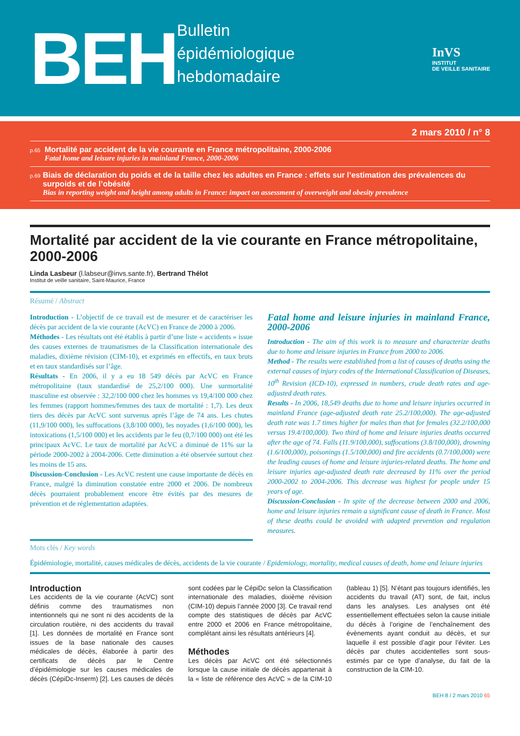BEH
Bulletin
épidémiologique
hebdomadaire
InVS
INSTITUT
DE VEILLE SANITAIRE
2 mars 2010 / n° 8
p.65
Mortalité par accident de la vie courante en France métropolitaine, 2000-2006
Fatal home and leisure injuries in mainland France, 2000-2006
p.69
Biais de déclaration du poids et de la taille chez les adultes en France : effets sur l’estimation des prévalences du surpoids et de l’obésité
Bias in reporting weight and height among adults in France: impact on assessment of overweight and obesity prevalence
Mortalité par accident de la vie courante en France métropolitaine, 2000-2006
Linda Lasbeur (l.labseur@invs.sante.fr), Bertrand Thélot
Institut de veille sanitaire, Saint-Maurice, France
Résumé / Abstract
Introduction - L’objectif de ce travail est de mesurer et de caractériser les décès par accident de la vie courante (AcVC) en France de 2000 à 2006.
Méthodes - Les résultats ont été établis à partir d’une liste « accidents » issue des causes externes de traumatismes de la Classification internationale des maladies, dixième révision (CIM-10), et exprimés en effectifs, en taux bruts et en taux standardisés sur l’âge.
Résultats - En 2006, il y a eu 18 549 décès par AcVC en France métropolitaine (taux standardisé de 25,2/100 000). Une surmortalité masculine est observée : 32,2/100 000 chez les hommes vs 19,4/100 000 chez les femmes (rapport hommes/femmes des taux de mortalité : 1,7). Les deux tiers des décès par AcVC sont survenus après l’âge de 74 ans. Les chutes (11,9/100 000), les suffocations (3,8/100 000), les noyades (1,6/100 000), les intoxications (1,5/100 000) et les accidents par le feu (0,7/100 000) ont été les principaux AcVC. Le taux de mortalité par AcVC a diminué de 11% sur la période 2000-2002 à 2004-2006. Cette diminution a été observée surtout chez les moins de 15 ans.
Discussion-Conclusion - Les AcVC restent une cause importante de décès en France, malgré la diminution constatée entre 2000 et 2006. De nombreux décès pourraient probablement encore être évités par des mesures de prévention et de réglementation adaptées.
Fatal home and leisure injuries in mainland France, 2000-2006
Introduction - The aim of this work is to measure and characterize deaths due to home and leisure injuries in France from 2000 to 2006.
Method - The results were established from a list of causes of deaths using the external causes of injury codes of the International Classification of Diseases, 10<sup>th</sup> Revision (ICD-10), expressed in numbers, crude death rates and age-adjusted death rates.
Results - In 2006, 18,549 deaths due to home and leisure injuries occurred in mainland France (age-adjusted death rate 25.2/100,000). The age-adjusted death rate was 1.7 times higher for males than that for females (32.2/100,000 versus 19.4/100,000). Two third of home and leisure injuries deaths occurred after the age of 74. Falls (11.9/100,000), suffocations (3.8/100,000), drowning (1.6/100,000), poisonings (1.5/100,000) and fire accidents (0.7/100,000) were the leading causes of home and leisure injuries-related deaths. The home and leisure injuries age-adjusted death rate decreased by 11% over the period 2000-2002 to 2004-2006. This decrease was highest for people under 15 years of age.
Discussion-Conclusion - In spite of the decrease between 2000 and 2006, home and leisure injuries remain a significant cause of death in France. Most of these deaths could be avoided with adapted prevention and regulation measures.
Mots clés / Key words
Épidémiologie, mortalité, causes médicales de décès, accidents de la vie courante / Epidemiology, mortality, medical causes of death, home and leisure injuries
Introduction
Les accidents de la vie courante (AcVC) sont définis comme des traumatismes non intentionnels qui ne sont ni des accidents de la circulation routière, ni des accidents du travail [1]. Les données de mortalité en France sont issues de la base nationale des causes médicales de décès, élaborée à partir des certificats de décès par le Centre d’épidémiologie sur les causes médicales de décès (CépiDc-Inserm) [2]. Les causes de décès sont codées par le CépiDc selon la Classification internationale des maladies, dixième révision (CIM-10) depuis l’année 2000 [3]. Ce travail rend compte des statistiques de décès par AcVC entre 2000 et 2006 en France métropolitaine, complétant ainsi les résultats antérieurs [4].
Méthodes
Les décès par AcVC ont été sélectionnés lorsque la cause initiale de décès appartenait à la « liste de référence des AcVC » de la CIM-10 (tableau 1) [5]. N’étant pas toujours identifiés, les accidents du travail (AT) sont, de fait, inclus dans les analyses. Les analyses ont été essentiellement effectuées selon la cause initiale du décès à l’origine de l’enchaînement des évènements ayant conduit au décès, et sur laquelle il est possible d’agir pour l’éviter. Les décès par chutes accidentelles sont sous-estimés par ce type d’analyse, du fait de la construction de la CIM-10.
BEH 8 / 2 mars 2010 65